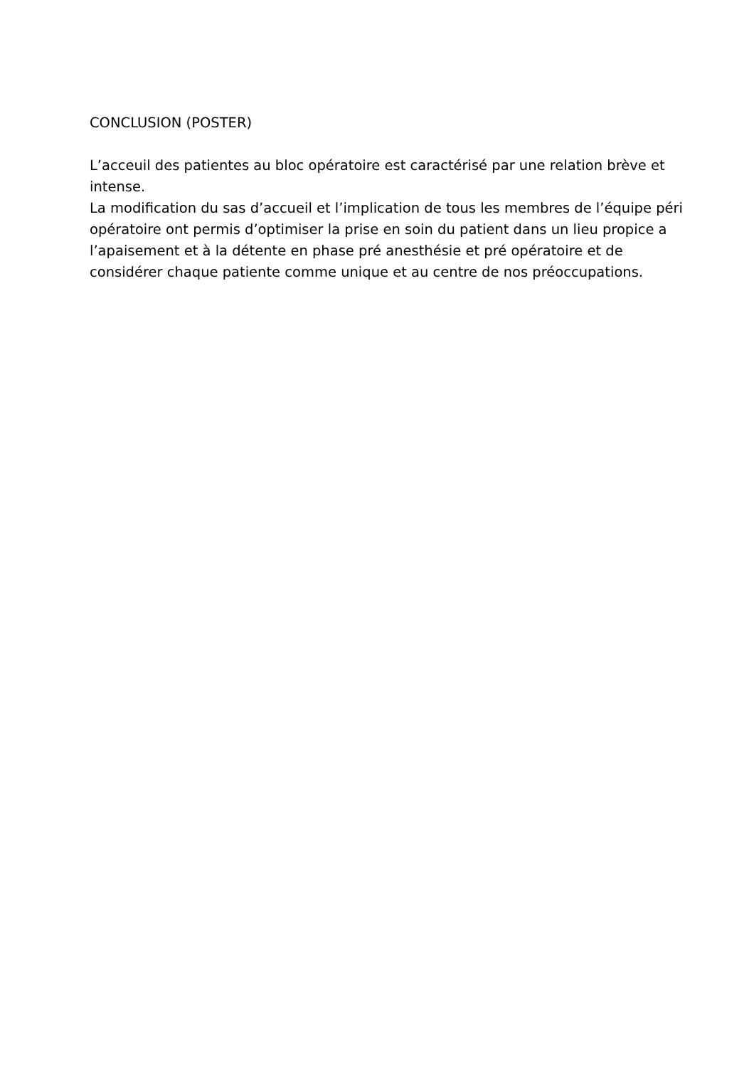CONCLUSION (POSTER)
L’acceuil des patientes au bloc opératoire est caractérisé par une relation brève et intense.
La modification du sas d’accueil et l’implication de tous les membres de l’équipe péri opératoire ont permis d’optimiser la prise en soin du patient dans un lieu propice a l’apaisement et à la détente en phase pré anesthésie et pré opératoire et de considérer chaque patiente comme unique et au centre de nos préoccupations.